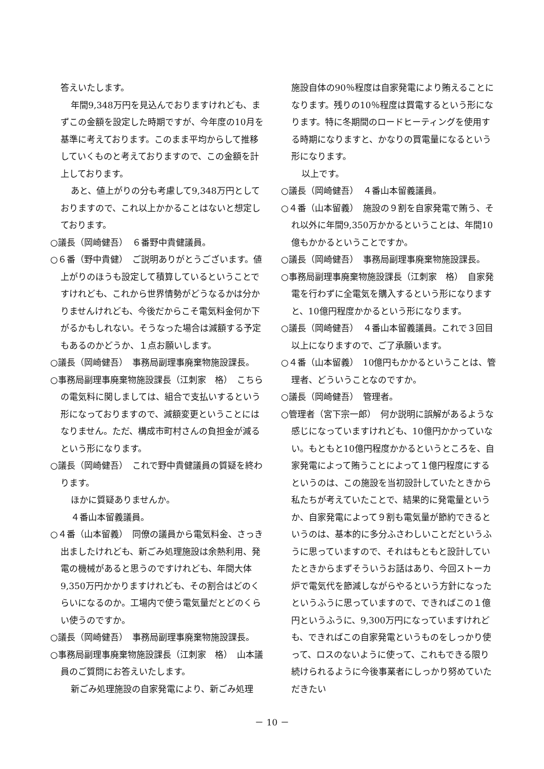答えいたします。
年間9,348万円を見込んでおりますけれども、まずこの金額を設定した時期ですが、今年度の10月を基準に考えております。このまま平均からして推移していくものと考えておりますので、この金額を計上しております。
あと、値上がりの分も考慮して9,348万円としておりますので、これ以上かかることはないと想定しております。
○議長（岡崎健吾）　６番野中貴健議員。
○６番（野中貴健）　ご説明ありがとうございます。値上がりのほうも設定して積算しているということですけれども、これから世界情勢がどうなるかは分かりませんけれども、今後だからこそ電気料金何か下がるかもしれない。そうなった場合は減額する予定もあるのかどうか、１点お願いします。
○議長（岡崎健吾）　事務局副理事廃棄物施設課長。
○事務局副理事廃棄物施設課長（江刺家　格）　こちらの電気料に関しましては、組合で支払いするという形になっておりますので、減額変更ということにはなりません。ただ、構成市町村さんの負担金が減るという形になります。
○議長（岡崎健吾）　これで野中貴健議員の質疑を終わります。
ほかに質疑ありませんか。
４番山本留義議員。
○４番（山本留義）　同僚の議員から電気料金、さっき出ましたけれども、新ごみ処理施設は余熱利用、発電の機械があると思うのですけれども、年間大体9,350万円かかりますけれども、その割合はどのくらいになるのか。工場内で使う電気量だとどのくらい使うのですか。
○議長（岡崎健吾）　事務局副理事廃棄物施設課長。
○事務局副理事廃棄物施設課長（江刺家　格）　山本議員のご質問にお答えいたします。
新ごみ処理施設の自家発電により、新ごみ処理
施設自体の90％程度は自家発電により賄えることになります。残りの10％程度は買電するという形になります。特に冬期間のロードヒーティングを使用する時期になりますと、かなりの買電量になるという形になります。
以上です。
○議長（岡崎健吾）　４番山本留義議員。
○４番（山本留義）　施設の９割を自家発電で賄う、それ以外に年間9,350万かかるということは、年間10億もかかるということですか。
○議長（岡崎健吾）　事務局副理事廃棄物施設課長。
○事務局副理事廃棄物施設課長（江刺家　格）　自家発電を行わずに全電気を購入するという形になりますと、10億円程度かかるという形になります。
○議長（岡崎健吾）　４番山本留義議員。これで３回目以上になりますので、ご了承願います。
○４番（山本留義）　10億円もかかるということは、管理者、どういうことなのですか。
○議長（岡崎健吾）　管理者。
○管理者（宮下宗一郎）　何か説明に誤解があるような感じになっていますけれども、10億円かかっていない。もともと10億円程度かかるというところを、自家発電によって賄うことによって１億円程度にするというのは、この施設を当初設計していたときから私たちが考えていたことで、結果的に発電量というか、自家発電によって９割も電気量が節約できるというのは、基本的に多分ふさわしいことだというふうに思っていますので、それはもともと設計していたときからまずそういうお話はあり、今回ストーカ炉で電気代を節減しながらやるという方針になったというふうに思っていますので、できればこの１億円というふうに、9,300万円になっていますけれども、できればこの自家発電というものをしっかり使って、ロスのないように使って、これもできる限り続けられるように今後事業者にしっかり努めていただきたい
－ 10 －